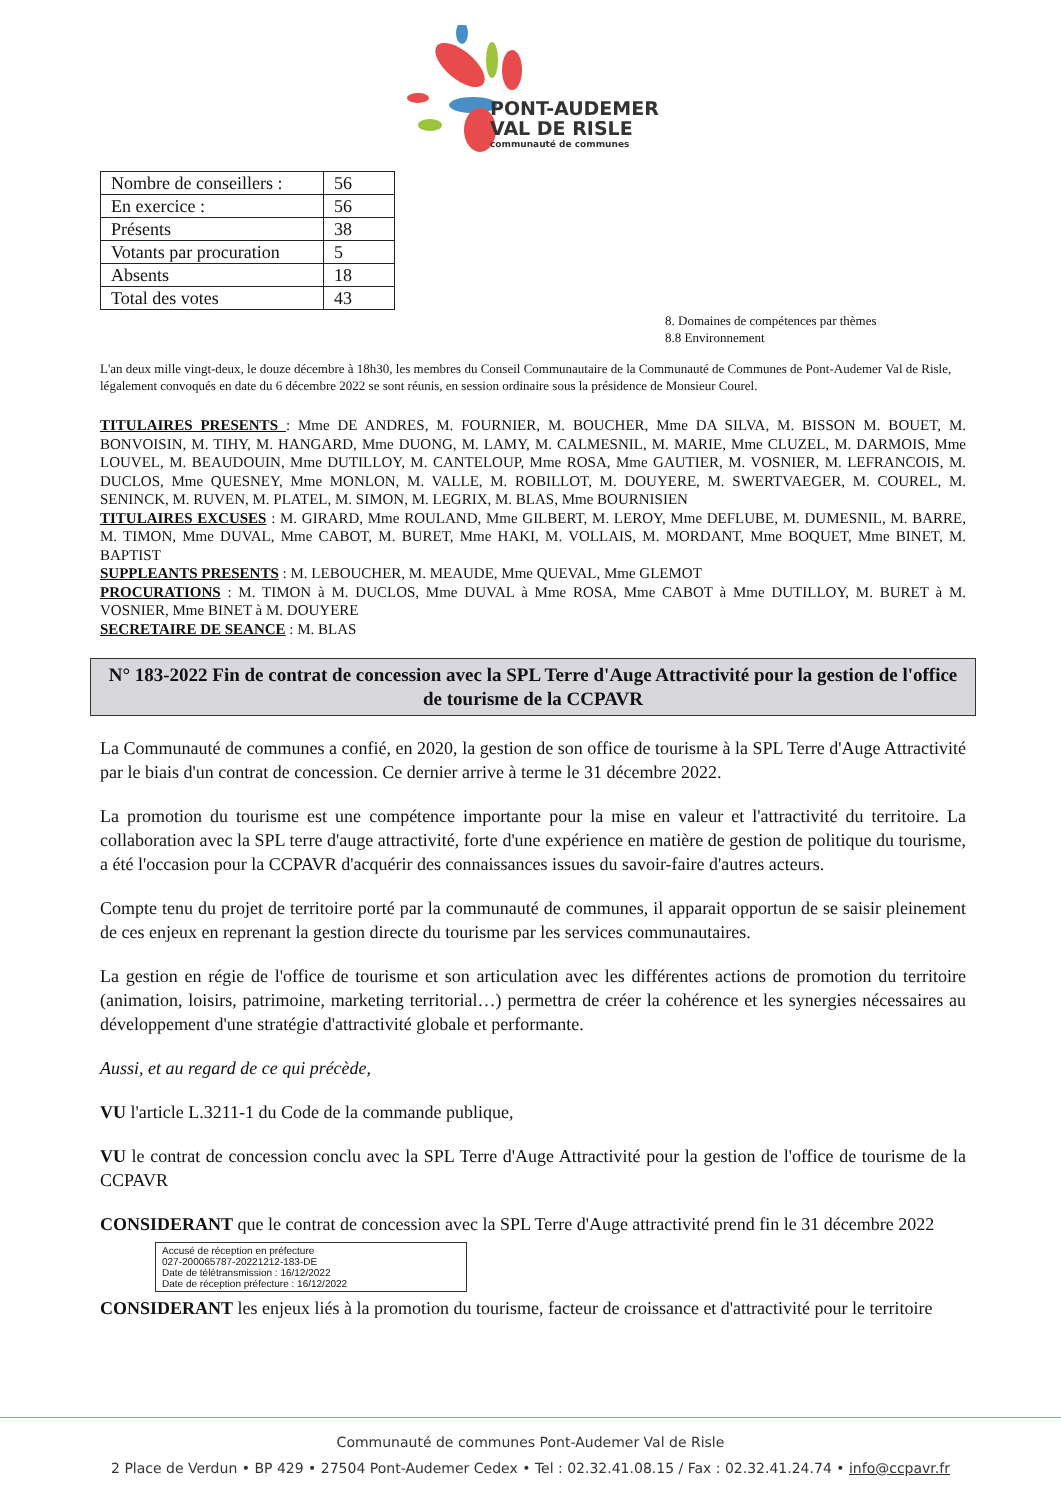PONT-AUDEMER
VAL DE RISLE
communauté de communes
| Nombre de conseillers : | 56 |
| En exercice : | 56 |
| Présents | 38 |
| Votants par procuration | 5 |
| Absents | 18 |
| Total des votes | 43 |
8. Domaines de compétences par thèmes
8.8 Environnement
L'an deux mille vingt-deux, le douze décembre à 18h30, les membres du Conseil Communautaire de la Communauté de Communes de Pont-Audemer Val de Risle, légalement convoqués en date du 6 décembre 2022 se sont réunis, en session ordinaire sous la présidence de Monsieur Courel.
TITULAIRES PRESENTS : Mme DE ANDRES, M. FOURNIER, M. BOUCHER, Mme DA SILVA, M. BISSON M. BOUET, M. BONVOISIN, M. TIHY, M. HANGARD, Mme DUONG, M. LAMY, M. CALMESNIL, M. MARIE, Mme CLUZEL, M. DARMOIS, Mme LOUVEL, M. BEAUDOUIN, Mme DUTILLOY, M. CANTELOUP, Mme ROSA, Mme GAUTIER, M. VOSNIER, M. LEFRANCOIS, M. DUCLOS, Mme QUESNEY, Mme MONLON, M. VALLE, M. ROBILLOT, M. DOUYERE, M. SWERTVAEGER, M. COUREL, M. SENINCK, M. RUVEN, M. PLATEL, M. SIMON, M. LEGRIX, M. BLAS, Mme BOURNISIEN
TITULAIRES EXCUSES : M. GIRARD, Mme ROULAND, Mme GILBERT, M. LEROY, Mme DEFLUBE, M. DUMESNIL, M. BARRE, M. TIMON, Mme DUVAL, Mme CABOT, M. BURET, Mme HAKI, M. VOLLAIS, M. MORDANT, Mme BOQUET, Mme BINET, M. BAPTIST
SUPPLEANTS PRESENTS : M. LEBOUCHER, M. MEAUDE, Mme QUEVAL, Mme GLEMOT
PROCURATIONS : M. TIMON à M. DUCLOS, Mme DUVAL à Mme ROSA, Mme CABOT à Mme DUTILLOY, M. BURET à M. VOSNIER, Mme BINET à M. DOUYERE
SECRETAIRE DE SEANCE : M. BLAS
N° 183-2022 Fin de contrat de concession avec la SPL Terre d'Auge Attractivité pour la gestion de l'office de tourisme de la CCPAVR
La Communauté de communes a confié, en 2020, la gestion de son office de tourisme à la SPL Terre d'Auge Attractivité par le biais d'un contrat de concession. Ce dernier arrive à terme le 31 décembre 2022.
La promotion du tourisme est une compétence importante pour la mise en valeur et l'attractivité du territoire. La collaboration avec la SPL terre d'auge attractivité, forte d'une expérience en matière de gestion de politique du tourisme, a été l'occasion pour la CCPAVR d'acquérir des connaissances issues du savoir-faire d'autres acteurs.
Compte tenu du projet de territoire porté par la communauté de communes, il apparait opportun de se saisir pleinement de ces enjeux en reprenant la gestion directe du tourisme par les services communautaires.
La gestion en régie de l'office de tourisme et son articulation avec les différentes actions de promotion du territoire (animation, loisirs, patrimoine, marketing territorial…) permettra de créer la cohérence et les synergies nécessaires au développement d'une stratégie d'attractivité globale et performante.
Aussi, et au regard de ce qui précède,
VU l'article L.3211-1 du Code de la commande publique,
VU le contrat de concession conclu avec la SPL Terre d'Auge Attractivité pour la gestion de l'office de tourisme de la CCPAVR
CONSIDERANT que le contrat de concession avec la SPL Terre d'Auge attractivité prend fin le 31 décembre 2022
Accusé de réception en préfecture
027-200065787-20221212-183-DE
Date de télétransmission : 16/12/2022
Date de réception préfecture : 16/12/2022
CONSIDERANT les enjeux liés à la promotion du tourisme, facteur de croissance et d'attractivité pour le territoire
Communauté de communes Pont-Audemer Val de Risle
2 Place de Verdun • BP 429 • 27504 Pont-Audemer Cedex • Tel : 02.32.41.08.15 / Fax : 02.32.41.24.74 • info@ccpavr.fr